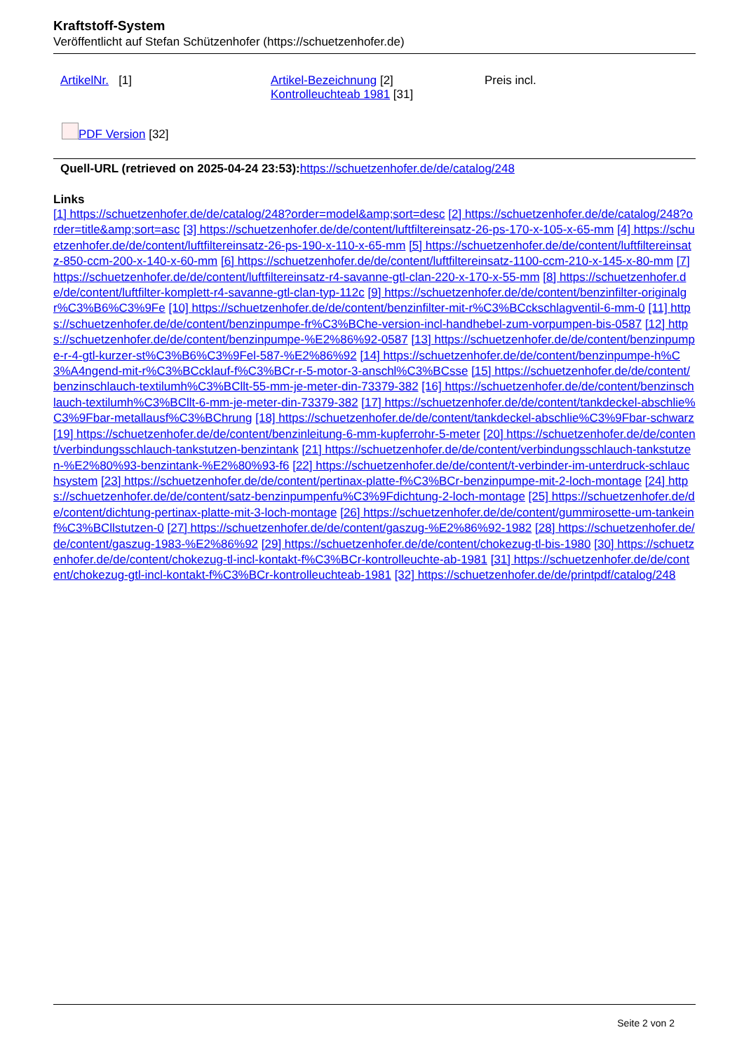Kraftstoff-System
Veröffentlicht auf Stefan Schützenhofer (https://schuetzenhofer.de)
ArtikelNr. [1] Artikel-Bezeichnung [2]
Kontrolleuchteab 1981 [31]
Preis incl.
PDF Version [32]
Quell-URL (retrieved on 2025-04-24 23:53): https://schuetzenhofer.de/de/catalog/248
Links
[1] https://schuetzenhofer.de/de/catalog/248?order=model&amp;sort=desc [2] https://schuetzenhofer.de/de/catalog/248?order=title&amp;sort=asc [3] https://schuetzenhofer.de/de/content/luftfiltereinsatz-26-ps-170-x-105-x-65-mm [4] https://schuetzenhofer.de/de/content/luftfiltereinsatz-26-ps-190-x-110-x-65-mm [5] https://schuetzenhofer.de/de/content/luftfiltereinsatz-850-ccm-200-x-140-x-60-mm [6] https://schuetzenhofer.de/de/content/luftfiltereinsatz-1100-ccm-210-x-145-x-80-mm [7] https://schuetzenhofer.de/de/content/luftfiltereinsatz-r4-savanne-gtl-clan-220-x-170-x-55-mm [8] https://schuetzenhofer.de/de/content/luftfilter-komplett-r4-savanne-gtl-clan-typ-112c [9] https://schuetzenhofer.de/de/content/benzinfilter-originalgr%C3%B6%C3%9Fe [10] https://schuetzenhofer.de/de/content/benzinfilter-mit-r%C3%BCckschlagventil-6-mm-0 [11] https://schuetzenhofer.de/de/content/benzinpumpe-fr%C3%BChe-version-incl-handhebel-zum-vorpumpen-bis-0587 [12] https://schuetzenhofer.de/de/content/benzinpumpe-%E2%86%92-0587 [13] https://schuetzenhofer.de/de/content/benzinpumpe-r-4-gtl-kurzer-st%C3%B6%C3%9Fel-587-%E2%86%92 [14] https://schuetzenhofer.de/de/content/benzinpumpe-h%C3%A4ngend-mit-r%C3%BCcklauf-f%C3%BCr-r-5-motor-3-anschl%C3%BCsse [15] https://schuetzenhofer.de/de/content/benzinschlauch-textilumh%C3%BCllt-55-mm-je-meter-din-73379-382 [16] https://schuetzenhofer.de/de/content/benzinschlauch-textilumh%C3%BCllt-6-mm-je-meter-din-73379-382 [17] https://schuetzenhofer.de/de/content/tankdeckel-abschlie%C3%9Fbar-metallausf%C3%BChrung [18] https://schuetzenhofer.de/de/content/tankdeckel-abschlie%C3%9Fbar-schwarz [19] https://schuetzenhofer.de/de/content/benzinleitung-6-mm-kupferrohr-5-meter [20] https://schuetzenhofer.de/de/content/verbindungsschlauch-tankstutzen-benzintank [21] https://schuetzenhofer.de/de/content/verbindungsschlauch-tankstutzen-%E2%80%93-benzintank-%E2%80%93-f6 [22] https://schuetzenhofer.de/de/content/t-verbinder-im-unterdruck-schlauchsystem [23] https://schuetzenhofer.de/de/content/pertinax-platte-f%C3%BCr-benzinpumpe-mit-2-loch-montage [24] https://schuetzenhofer.de/de/content/satz-benzinpumpenfu%C3%9Fdichtung-2-loch-montage [25] https://schuetzenhofer.de/de/content/dichtung-pertinax-platte-mit-3-loch-montage [26] https://schuetzenhofer.de/de/content/gummirosette-um-tankeinf%C3%BCllstutzen-0 [27] https://schuetzenhofer.de/de/content/gaszug-%E2%86%92-1982 [28] https://schuetzenhofer.de/de/content/gaszug-1983-%E2%86%92 [29] https://schuetzenhofer.de/de/content/chokezug-tl-bis-1980 [30] https://schuetzenhofer.de/de/content/chokezug-tl-incl-kontakt-f%C3%BCr-kontrolleuchte-ab-1981 [31] https://schuetzenhofer.de/de/content/chokezug-gtl-incl-kontakt-f%C3%BCr-kontrolleuchteab-1981 [32] https://schuetzenhofer.de/de/printpdf/catalog/248
Seite 2 von 2